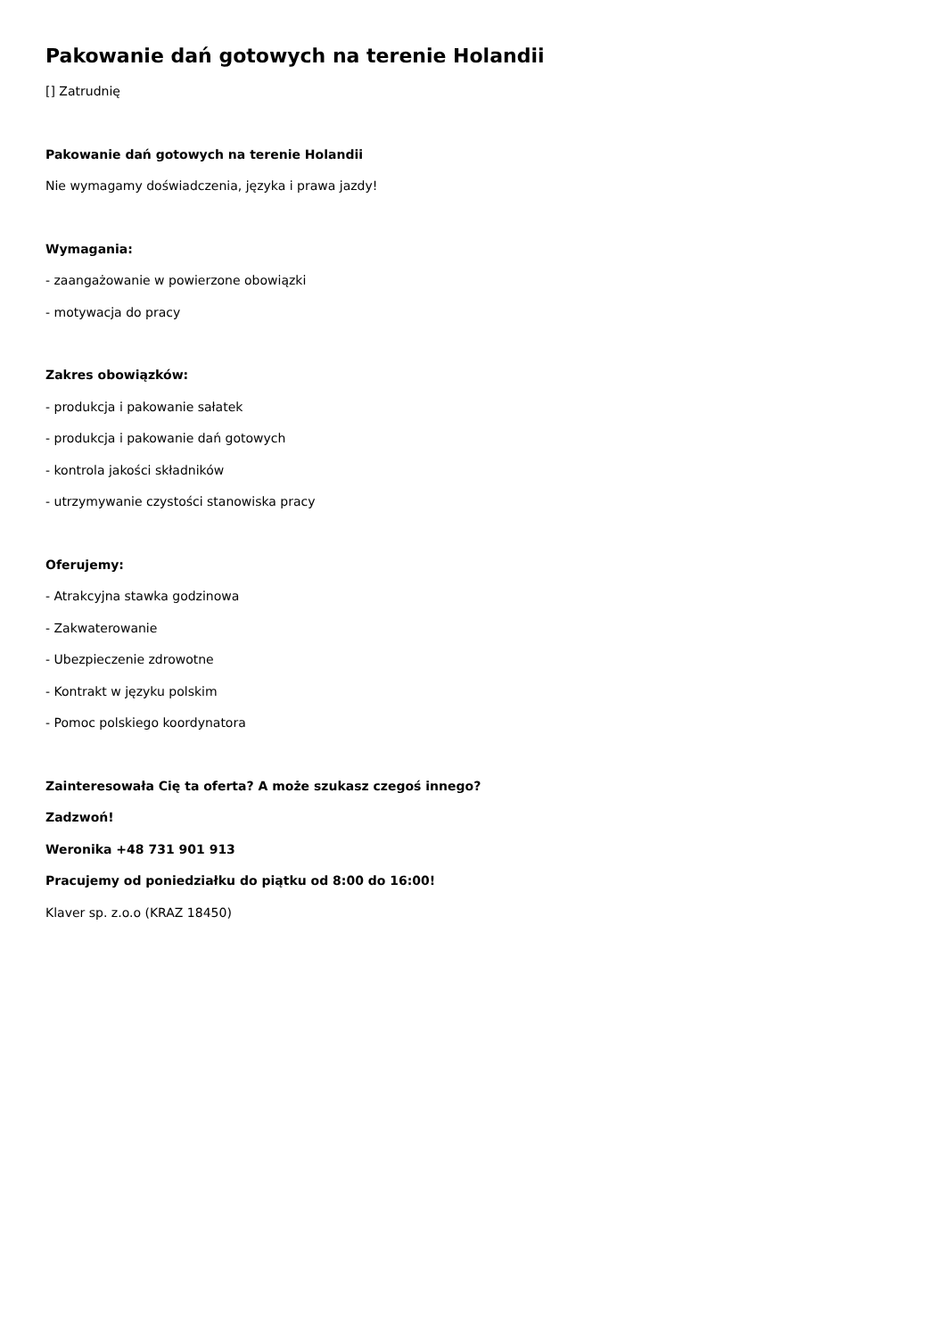Pakowanie dań gotowych na terenie Holandii
[] Zatrudnię
Pakowanie dań gotowych na terenie Holandii
Nie wymagamy doświadczenia, języka i prawa jazdy!
Wymagania:
- zaangażowanie w powierzone obowiązki
- motywacja do pracy
Zakres obowiązków:
- produkcja i pakowanie sałatek
- produkcja i pakowanie dań gotowych
- kontrola jakości składników
- utrzymywanie czystości stanowiska pracy
Oferujemy:
- Atrakcyjna stawka godzinowa
- Zakwaterowanie
- Ubezpieczenie zdrowotne
- Kontrakt w języku polskim
- Pomoc polskiego koordynatora
Zainteresowała Cię ta oferta? A może szukasz czegoś innego?
Zadzwoń!
Weronika +48 731 901 913
Pracujemy od poniedziałku do piątku od 8:00 do 16:00!
Klaver sp. z.o.o (KRAZ 18450)